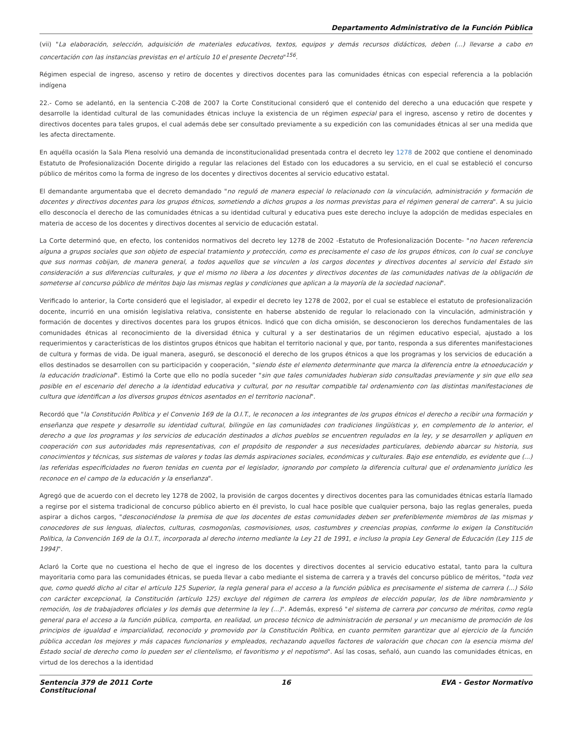Departamento Administrativo de la Función Pública
(vii) "La elaboración, selección, adquisición de materiales educativos, textos, equipos y demás recursos didácticos, deben (...) llevarse a cabo en concertación con las instancias previstas en el artículo 10 el presente Decreto"<sup>156</sup>.
Régimen especial de ingreso, ascenso y retiro de docentes y directivos docentes para las comunidades étnicas con especial referencia a la población indígena
22.- Como se adelantó, en la sentencia C-208 de 2007 la Corte Constitucional consideró que el contenido del derecho a una educación que respete y desarrolle la identidad cultural de las comunidades étnicas incluye la existencia de un régimen especial para el ingreso, ascenso y retiro de docentes y directivos docentes para tales grupos, el cual además debe ser consultado previamente a su expedición con las comunidades étnicas al ser una medida que les afecta directamente.
En aquélla ocasión la Sala Plena resolvió una demanda de inconstitucionalidad presentada contra el decreto ley 1278 de 2002 que contiene el denominado Estatuto de Profesionalización Docente dirigido a regular las relaciones del Estado con los educadores a su servicio, en el cual se estableció el concurso público de méritos como la forma de ingreso de los docentes y directivos docentes al servicio educativo estatal.
El demandante argumentaba que el decreto demandado "no reguló de manera especial lo relacionado con la vinculación, administración y formación de docentes y directivos docentes para los grupos étnicos, sometiendo a dichos grupos a los normas previstas para el régimen general de carrera". A su juicio ello desconocía el derecho de las comunidades étnicas a su identidad cultural y educativa pues este derecho incluye la adopción de medidas especiales en materia de acceso de los docentes y directivos docentes al servicio de educación estatal.
La Corte determinó que, en efecto, los contenidos normativos del decreto ley 1278 de 2002 -Estatuto de Profesionalización Docente- "no hacen referencia alguna a grupos sociales que son objeto de especial tratamiento y protección, como es precisamente el caso de los grupos étnicos, con lo cual se concluye que sus normas cobijan, de manera general, a todos aquellos que se vinculen a los cargos docentes y directivos docentes al servicio del Estado sin consideración a sus diferencias culturales, y que el mismo no libera a los docentes y directivos docentes de las comunidades nativas de la obligación de someterse al concurso público de méritos bajo las mismas reglas y condiciones que aplican a la mayoría de la sociedad nacional".
Verificado lo anterior, la Corte consideró que el legislador, al expedir el decreto ley 1278 de 2002, por el cual se establece el estatuto de profesionalización docente, incurrió en una omisión legislativa relativa, consistente en haberse abstenido de regular lo relacionado con la vinculación, administración y formación de docentes y directivos docentes para los grupos étnicos. Indicó que con dicha omisión, se desconocieron los derechos fundamentales de las comunidades étnicas al reconocimiento de la diversidad étnica y cultural y a ser destinatarios de un régimen educativo especial, ajustado a los requerimientos y características de los distintos grupos étnicos que habitan el territorio nacional y que, por tanto, responda a sus diferentes manifestaciones de cultura y formas de vida. De igual manera, aseguró, se desconoció el derecho de los grupos étnicos a que los programas y los servicios de educación a ellos destinados se desarrollen con su participación y cooperación, "siendo éste el elemento determinante que marca la diferencia entre la etnoeducación y la educación tradicional". Estimó la Corte que ello no podía suceder "sin que tales comunidades hubieran sido consultadas previamente y sin que ello sea posible en el escenario del derecho a la identidad educativa y cultural, por no resultar compatible tal ordenamiento con las distintas manifestaciones de cultura que identifican a los diversos grupos étnicos asentados en el territorio nacional".
Recordó que "la Constitución Política y el Convenio 169 de la O.I.T., le reconocen a los integrantes de los grupos étnicos el derecho a recibir una formación y enseñanza que respete y desarrolle su identidad cultural, bilingüe en las comunidades con tradiciones lingüísticas y, en complemento de lo anterior, el derecho a que los programas y los servicios de educación destinados a dichos pueblos se encuentren regulados en la ley, y se desarrollen y apliquen en cooperación con sus autoridades más representativas, con el propósito de responder a sus necesidades particulares, debiendo abarcar su historia, sus conocimientos y técnicas, sus sistemas de valores y todas las demás aspiraciones sociales, económicas y culturales. Bajo ese entendido, es evidente que (...) las referidas especificidades no fueron tenidas en cuenta por el legislador, ignorando por completo la diferencia cultural que el ordenamiento jurídico les reconoce en el campo de la educación y la enseñanza".
Agregó que de acuerdo con el decreto ley 1278 de 2002, la provisión de cargos docentes y directivos docentes para las comunidades étnicas estaría llamado a regirse por el sistema tradicional de concurso público abierto en él previsto, lo cual hace posible que cualquier persona, bajo las reglas generales, pueda aspirar a dichos cargos, "desconociéndose la premisa de que los docentes de estas comunidades deben ser preferiblemente miembros de las mismas y conocedores de sus lenguas, dialectos, culturas, cosmogonías, cosmovisiones, usos, costumbres y creencias propias, conforme lo exigen la Constitución Política, la Convención 169 de la O.I.T., incorporada al derecho interno mediante la Ley 21 de 1991, e incluso la propia Ley General de Educación (Ley 115 de 1994)".
Aclaró la Corte que no cuestiona el hecho de que el ingreso de los docentes y directivos docentes al servicio educativo estatal, tanto para la cultura mayoritaria como para las comunidades étnicas, se pueda llevar a cabo mediante el sistema de carrera y a través del concurso público de méritos, "toda vez que, como quedó dicho al citar el artículo 125 Superior, la regla general para el acceso a la función pública es precisamente el sistema de carrera (...) Sólo con carácter excepcional, la Constitución (artículo 125) excluye del régimen de carrera los empleos de elección popular, los de libre nombramiento y remoción, los de trabajadores oficiales y los demás que determine la ley (...)". Además, expresó "el sistema de carrera por concurso de méritos, como regla general para el acceso a la función pública, comporta, en realidad, un proceso técnico de administración de personal y un mecanismo de promoción de los principios de igualdad e imparcialidad, reconocido y promovido por la Constitución Política, en cuanto permiten garantizar que al ejercicio de la función pública accedan los mejores y más capaces funcionarios y empleados, rechazando aquellos factores de valoración que chocan con la esencia misma del Estado social de derecho como lo pueden ser el clientelismo, el favoritismo y el nepotismo". Así las cosas, señaló, aun cuando las comunidades étnicas, en virtud de los derechos a la identidad
Sentencia 379 de 2011 Corte Constitucional
16 EVA - Gestor Normativo